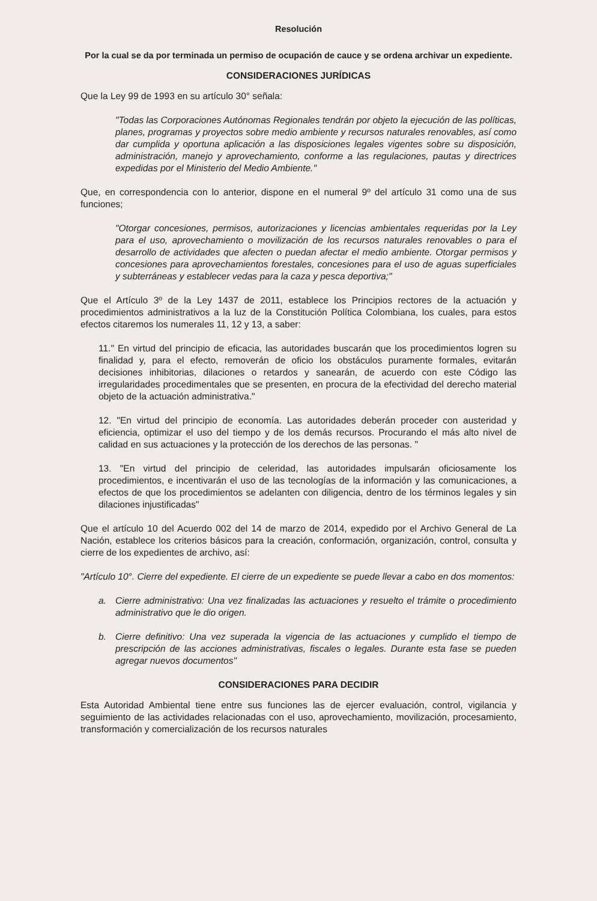Resolución
Por la cual se da por terminada un permiso de ocupación de cauce y se ordena archivar un expediente.
CONSIDERACIONES JURÍDICAS
Que la Ley 99 de 1993 en su artículo 30° señala:
"Todas las Corporaciones Autónomas Regionales tendrán por objeto la ejecución de las políticas, planes, programas y proyectos sobre medio ambiente y recursos naturales renovables, así como dar cumplida y oportuna aplicación a las disposiciones legales vigentes sobre su disposición, administración, manejo y aprovechamiento, conforme a las regulaciones, pautas y directrices expedidas por el Ministerio del Medio Ambiente."
Que, en correspondencia con lo anterior, dispone en el numeral 9º del artículo 31 como una de sus funciones;
"Otorgar concesiones, permisos, autorizaciones y licencias ambientales requeridas por la Ley para el uso, aprovechamiento o movilización de los recursos naturales renovables o para el desarrollo de actividades que afecten o puedan afectar el medio ambiente. Otorgar permisos y concesiones para aprovechamientos forestales, concesiones para el uso de aguas superficiales y subterráneas y establecer vedas para la caza y pesca deportiva;"
Que el Artículo 3º de la Ley 1437 de 2011, establece los Principios rectores de la actuación y procedimientos administrativos a la luz de la Constitución Política Colombiana, los cuales, para estos efectos citaremos los numerales 11, 12 y 13, a saber:
11." En virtud del principio de eficacia, las autoridades buscarán que los procedimientos logren su finalidad y, para el efecto, removerán de oficio los obstáculos puramente formales, evitarán decisiones inhibitorias, dilaciones o retardos y sanearán, de acuerdo con este Código las irregularidades procedimentales que se presenten, en procura de la efectividad del derecho material objeto de la actuación administrativa."
12. "En virtud del principio de economía. Las autoridades deberán proceder con austeridad y eficiencia, optimizar el uso del tiempo y de los demás recursos. Procurando el más alto nivel de calidad en sus actuaciones y la protección de los derechos de las personas. "
13. "En virtud del principio de celeridad, las autoridades impulsarán oficiosamente los procedimientos, e incentivarán el uso de las tecnologías de la información y las comunicaciones, a efectos de que los procedimientos se adelanten con diligencia, dentro de los términos legales y sin dilaciones injustificadas"
Que el artículo 10 del Acuerdo 002 del 14 de marzo de 2014, expedido por el Archivo General de La Nación, establece los criterios básicos para la creación, conformación, organización, control, consulta y cierre de los expedientes de archivo, así:
"Artículo 10°. Cierre del expediente. El cierre de un expediente se puede llevar a cabo en dos momentos:
a. Cierre administrativo: Una vez finalizadas las actuaciones y resuelto el trámite o procedimiento administrativo que le dio origen.
b. Cierre definitivo: Una vez superada la vigencia de las actuaciones y cumplido el tiempo de prescripción de las acciones administrativas, fiscales o legales. Durante esta fase se pueden agregar nuevos documentos"
CONSIDERACIONES PARA DECIDIR
Esta Autoridad Ambiental tiene entre sus funciones las de ejercer evaluación, control, vigilancia y seguimiento de las actividades relacionadas con el uso, aprovechamiento, movilización, procesamiento, transformación y comercialización de los recursos naturales